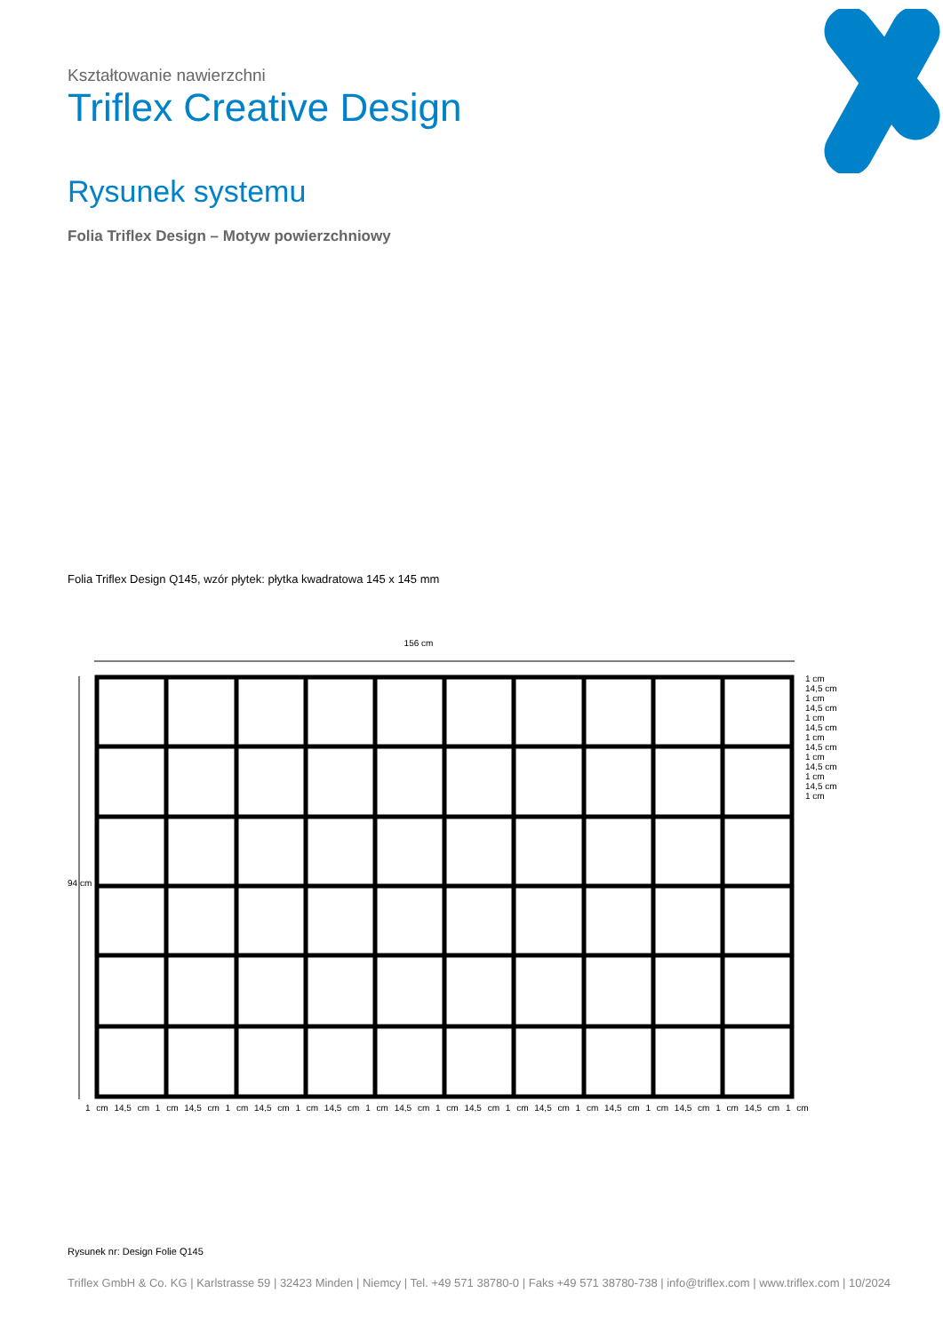Kształtowanie nawierzchni
Triflex Creative Design
Rysunek systemu
Folia Triflex Design – Motyw powierzchniowy
Folia Triflex Design Q145, wzór płytek: płytka kwadratowa 145 x 145 mm
156 cm
94 cm
1 cm 14,5 cm 1 cm 14,5 cm 1 cm 14,5 cm 1 cm 14,5 cm 1 cm 14,5 cm 1 cm 14,5 cm 1 cm
1 cm 14,5 cm 1 cm 14,5 cm 1 cm 14,5 cm 1 cm 14,5 cm 1 cm 14,5 cm 1 cm 14,5 cm 1 cm 14,5 cm 1 cm 14,5 cm 1 cm 14,5 cm 1 cm 14,5 cm 1 cm
Rysunek nr: Design Folie Q145
Triflex GmbH & Co. KG | Karlstrasse 59 | 32423 Minden | Niemcy | Tel. +49 571 38780-0 | Faks +49 571 38780-738 | info@triflex.com | www.triflex.com | 10/2024